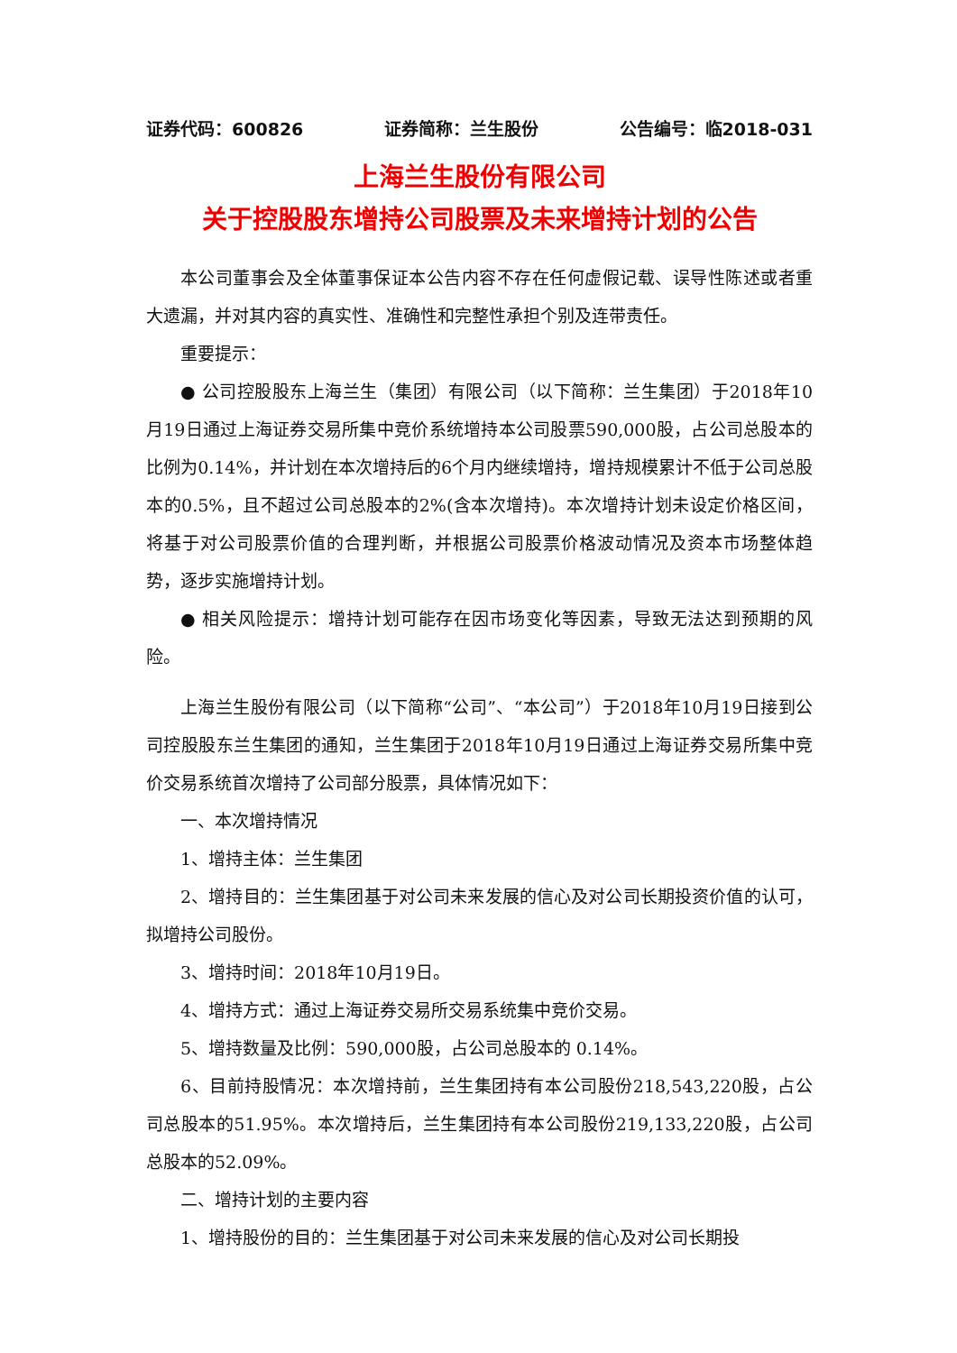证券代码：600826 证券简称：兰生股份 公告编号：临2018-031
上海兰生股份有限公司
关于控股股东增持公司股票及未来增持计划的公告
本公司董事会及全体董事保证本公告内容不存在任何虚假记载、误导性陈述或者重大遗漏，并对其内容的真实性、准确性和完整性承担个别及连带责任。
重要提示：
● 公司控股股东上海兰生（集团）有限公司（以下简称：兰生集团）于2018年10月19日通过上海证券交易所集中竞价系统增持本公司股票590,000股，占公司总股本的比例为0.14%，并计划在本次增持后的6个月内继续增持，增持规模累计不低于公司总股本的0.5%，且不超过公司总股本的2%(含本次增持)。本次增持计划未设定价格区间，将基于对公司股票价值的合理判断，并根据公司股票价格波动情况及资本市场整体趋势，逐步实施增持计划。
● 相关风险提示：增持计划可能存在因市场变化等因素，导致无法达到预期的风险。
上海兰生股份有限公司（以下简称“公司”、“本公司”）于2018年10月19日接到公司控股股东兰生集团的通知，兰生集团于2018年10月19日通过上海证券交易所集中竞价交易系统首次增持了公司部分股票，具体情况如下：
一、本次增持情况
1、增持主体：兰生集团
2、增持目的：兰生集团基于对公司未来发展的信心及对公司长期投资价值的认可，拟增持公司股份。
3、增持时间：2018年10月19日。
4、增持方式：通过上海证券交易所交易系统集中竞价交易。
5、增持数量及比例：590,000股，占公司总股本的 0.14%。
6、目前持股情况：本次增持前，兰生集团持有本公司股份218,543,220股，占公司总股本的51.95%。本次增持后，兰生集团持有本公司股份219,133,220股，占公司总股本的52.09%。
二、增持计划的主要内容
1、增持股份的目的：兰生集团基于对公司未来发展的信心及对公司长期投